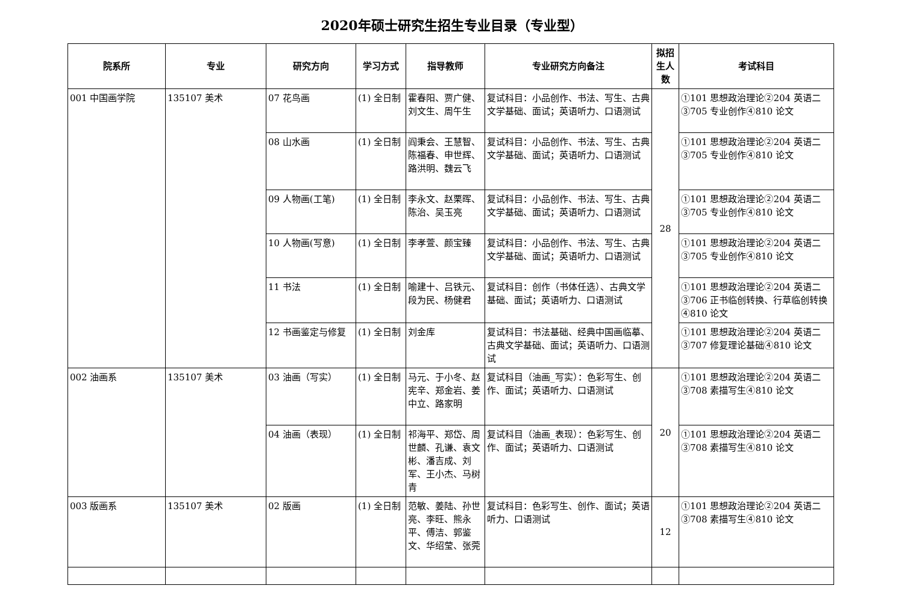2020年硕士研究生招生专业目录（专业型）
| 院系所 | 专业 | 研究方向 | 学习方式 | 指导教师 | 专业研究方向备注 | 拟招生人数 | 考试科目 |
| --- | --- | --- | --- | --- | --- | --- | --- |
| 001 中国画学院 | 135107 美术 | 07 花鸟画 | (1) 全日制 | 霍春阳、贾广健、刘文生、周午生 | 复试科目：小品创作、书法、写生、古典文学基础、面试；英语听力、口语测试 | 28 | ①101 思想政治理论②204 英语二③705 专业创作④810 论文 |
| | | 08 山水画 | (1) 全日制 | 阎秉会、王慧智、陈福春、申世辉、路洪明、魏云飞 | 复试科目：小品创作、书法、写生、古典文学基础、面试；英语听力、口语测试 | | ①101 思想政治理论②204 英语二③705 专业创作④810 论文 |
| | | 09 人物画(工笔) | (1) 全日制 | 李永文、赵栗晖、陈治、吴玉亮 | 复试科目：小品创作、书法、写生、古典文学基础、面试；英语听力、口语测试 | | ①101 思想政治理论②204 英语二③705 专业创作④810 论文 |
| | | 10 人物画(写意) | (1) 全日制 | 李孝萱、颜宝臻 | 复试科目：小品创作、书法、写生、古典文学基础、面试；英语听力、口语测试 | | ①101 思想政治理论②204 英语二③705 专业创作④810 论文 |
| | | 11 书法 | (1) 全日制 | 喻建十、吕铁元、段为民、杨健君 | 复试科目：创作（书体任选）、古典文学基础、面试；英语听力、口语测试 | | ①101 思想政治理论②204 英语二③706 正书临创转换、行草临创转换④810 论文 |
| | | 12 书画鉴定与修复 | (1) 全日制 | 刘金库 | 复试科目：书法基础、经典中国画临摹、古典文学基础、面试；英语听力、口语测试 | | ①101 思想政治理论②204 英语二③707 修复理论基础④810 论文 |
| 002 油画系 | 135107 美术 | 03 油画（写实） | (1) 全日制 | 马元、于小冬、赵宪辛、郑金岩、姜中立、路家明 | 复试科目（油画_写实）：色彩写生、创作、面试；英语听力、口语测试 | 20 | ①101 思想政治理论②204 英语二③708 素描写生④810 论文 |
| | | 04 油画（表现） | (1) 全日制 | 祁海平、郑岱、周世麟、孔谦、袁文彬、潘吉成、刘军、王小杰、马树青 | 复试科目（油画_表现）：色彩写生、创作、面试；英语听力、口语测试 | | ①101 思想政治理论②204 英语二③708 素描写生④810 论文 |
| 003 版画系 | 135107 美术 | 02 版画 | (1) 全日制 | 范敏、姜陆、孙世亮、李旺、熊永平、傅洁、郭鉴文、华绍莹、张莞 | 复试科目：色彩写生、创作、面试；英语听力、口语测试 | 12 | ①101 思想政治理论②204 英语二③708 素描写生④810 论文 |